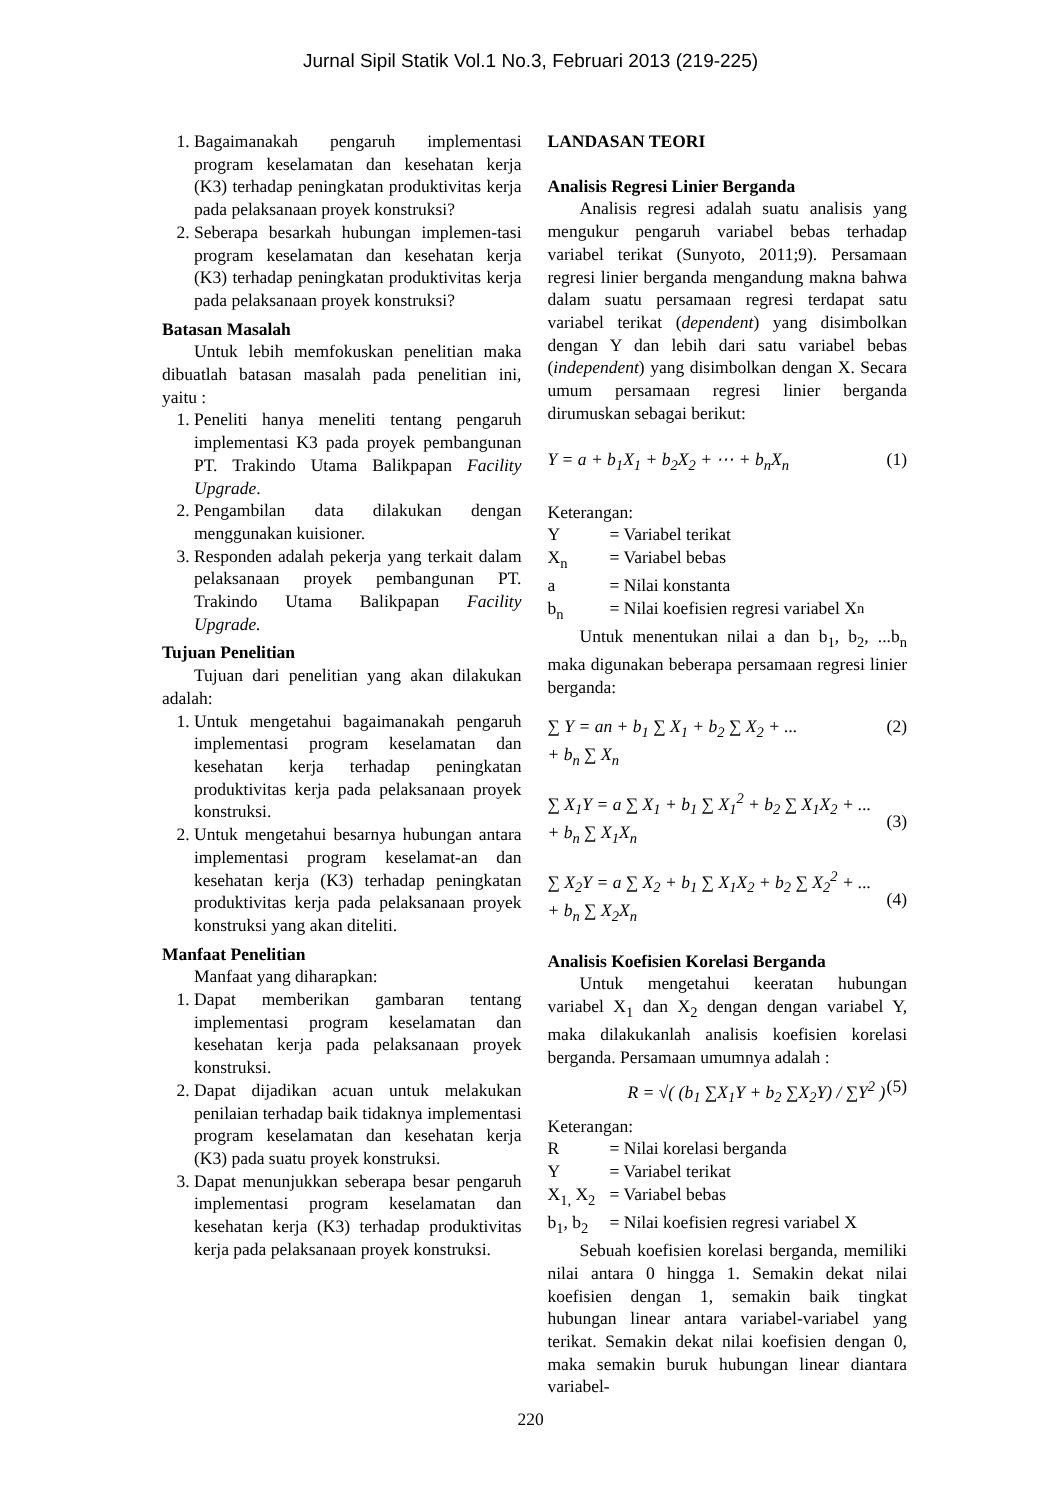Jurnal Sipil Statik Vol.1 No.3, Februari 2013 (219-225)
1. Bagaimanakah pengaruh implementasi program keselamatan dan kesehatan kerja (K3) terhadap peningkatan produktivitas kerja pada pelaksanaan proyek konstruksi?
2. Seberapa besarkah hubungan implemen-tasi program keselamatan dan kesehatan kerja (K3) terhadap peningkatan produktivitas kerja pada pelaksanaan proyek konstruksi?
Batasan Masalah
Untuk lebih memfokuskan penelitian maka dibuatlah batasan masalah pada penelitian ini, yaitu :
1. Peneliti hanya meneliti tentang pengaruh implementasi K3 pada proyek pembangunan PT. Trakindo Utama Balikpapan Facility Upgrade.
2. Pengambilan data dilakukan dengan menggunakan kuisioner.
3. Responden adalah pekerja yang terkait dalam pelaksanaan proyek pembangunan PT. Trakindo Utama Balikpapan Facility Upgrade.
Tujuan Penelitian
Tujuan dari penelitian yang akan dilakukan adalah:
1. Untuk mengetahui bagaimanakah pengaruh implementasi program keselamatan dan kesehatan kerja terhadap peningkatan produktivitas kerja pada pelaksanaan proyek konstruksi.
2. Untuk mengetahui besarnya hubungan antara implementasi program keselamat-an dan kesehatan kerja (K3) terhadap peningkatan produktivitas kerja pada pelaksanaan proyek konstruksi yang akan diteliti.
Manfaat Penelitian
Manfaat yang diharapkan:
1. Dapat memberikan gambaran tentang implementasi program keselamatan dan kesehatan kerja pada pelaksanaan proyek konstruksi.
2. Dapat dijadikan acuan untuk melakukan penilaian terhadap baik tidaknya implementasi program keselamatan dan kesehatan kerja (K3) pada suatu proyek konstruksi.
3. Dapat menunjukkan seberapa besar pengaruh implementasi program keselamatan dan kesehatan kerja (K3) terhadap produktivitas kerja pada pelaksanaan proyek konstruksi.
LANDASAN TEORI
Analisis Regresi Linier Berganda
Analisis regresi adalah suatu analisis yang mengukur pengaruh variabel bebas terhadap variabel terikat (Sunyoto, 2011;9). Persamaan regresi linier berganda mengandung makna bahwa dalam suatu persamaan regresi terdapat satu variabel terikat (dependent) yang disimbolkan dengan Y dan lebih dari satu variabel bebas (independent) yang disimbolkan dengan X. Secara umum persamaan regresi linier berganda dirumuskan sebagai berikut:
Y = a + b<sub>1</sub>X<sub>1</sub> + b<sub>2</sub>X<sub>2</sub> + ⋯ + b<sub>n</sub>X<sub>n</sub> (1)
Keterangan:
Y = Variabel terikat
X<sub>n</sub> = Variabel bebas
a = Nilai konstanta
b<sub>n</sub> = Nilai koefisien regresi variabel X<sub>n</sub>
Untuk menentukan nilai a dan b<sub>1</sub>, b<sub>2</sub>, ...b<sub>n</sub> maka digunakan beberapa persamaan regresi linier berganda:
∑ Y = an + b<sub>1</sub> ∑ X<sub>1</sub> + b<sub>2</sub> ∑ X<sub>2</sub> + ...
+ b<sub>n</sub> ∑ X<sub>n</sub> (2)
∑ X<sub>1</sub>Y = a ∑ X<sub>1</sub> + b<sub>1</sub> ∑ X<sub>1</sub><sup>2</sup> + b<sub>2</sub> ∑ X<sub>1</sub>X<sub>2</sub> + ...
+ b<sub>n</sub> ∑ X<sub>1</sub>X<sub>n</sub>
(3)
∑ X<sub>2</sub>Y = a ∑ X<sub>2</sub> + b<sub>1</sub> ∑ X<sub>1</sub>X<sub>2</sub> + b<sub>2</sub> ∑ X<sub>2</sub><sup>2</sup> + ...
+ b<sub>n</sub> ∑ X<sub>2</sub>X<sub>n</sub>
(4)
Analisis Koefisien Korelasi Berganda
Untuk mengetahui keeratan hubungan variabel X<sub>1</sub> dan X<sub>2</sub> dengan dengan variabel Y, maka dilakukanlah analisis koefisien korelasi berganda. Persamaan umumnya adalah :
R = √( (b<sub>1</sub> ∑X<sub>1</sub>Y + b<sub>2</sub> ∑X<sub>2</sub>Y) / ∑Y<sup>2</sup> ) (5)
Keterangan:
R = Nilai korelasi berganda
Y = Variabel terikat
X<sub>1,</sub> X<sub>2</sub> = Variabel bebas
b<sub>1</sub>, b<sub>2</sub> = Nilai koefisien regresi variabel X
Sebuah koefisien korelasi berganda, memiliki nilai antara 0 hingga 1. Semakin dekat nilai koefisien dengan 1, semakin baik tingkat hubungan linear antara variabel-variabel yang terikat. Semakin dekat nilai koefisien dengan 0, maka semakin buruk hubungan linear diantara variabel-
220